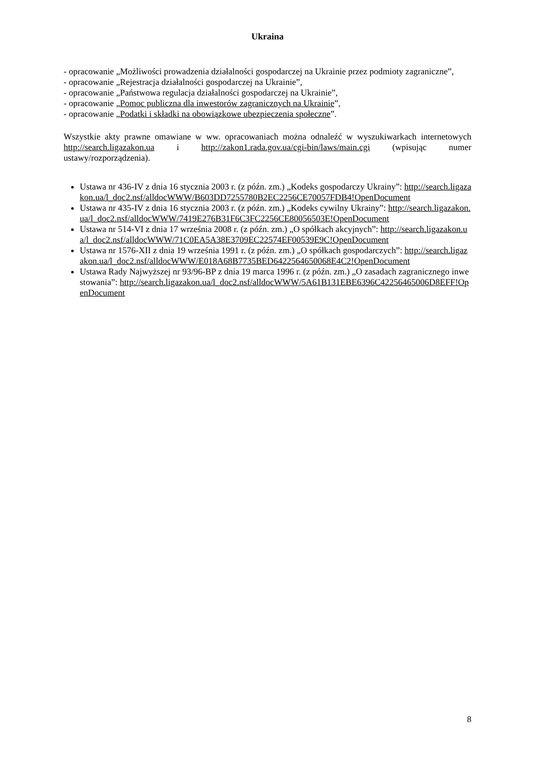Ukraina
- opracowanie „Możliwości prowadzenia działalności gospodarczej na Ukrainie przez podmioty zagraniczne”,
- opracowanie „Rejestracja działalności gospodarczej na Ukrainie”,
- opracowanie „Państwowa regulacja działalności gospodarczej na Ukrainie”,
- opracowanie „Pomoc publiczna dla inwestorów zagranicznych na Ukrainie”,
- opracowanie „Podatki i składki na obowiązkowe ubezpieczenia społeczne”.
Wszystkie akty prawne omawiane w ww. opracowaniach można odnaleźć w wyszukiwarkach internetowych http://search.ligazakon.ua i http://zakon1.rada.gov.ua/cgi-bin/laws/main.cgi (wpisując numer ustawy/rozporządzenia).
Ustawa nr 436-IV z dnia 16 stycznia 2003 r. (z późn. zm.) „Kodeks gospodarczy Ukrainy”: http://search.ligazakon.ua/l_doc2.nsf/alldocWWW/B603DD7255780B2EC2256CE70057FDB4!OpenDocument
Ustawa nr 435-IV z dnia 16 stycznia 2003 r. (z późn. zm.) „Kodeks cywilny Ukrainy”: http://search.ligazakon.ua/l_doc2.nsf/alldocWWW/7419E276B31F6C3FC2256CE80056503E!OpenDocument
Ustawa nr 514-VI z dnia 17 września 2008 r. (z późn. zm.) „O spółkach akcyjnych”: http://search.ligazakon.ua/l_doc2.nsf/alldocWWW/71C0EA5A38E3709EC22574EF00539E9C!OpenDocument
Ustawa nr 1576-XII z dnia 19 września 1991 r. (z późn. zm.) „O spółkach gospodarczych”: http://search.ligazakon.ua/l_doc2.nsf/alldocWWW/E018A68B7735BED6422564650068E4C2!OpenDocument
Ustawa Rady Najwyższej nr 93/96-BP z dnia 19 marca 1996 r. (z późn. zm.) „O zasadach zagranicznego inwestowania”: http://search.ligazakon.ua/l_doc2.nsf/alldocWWW/5A61B131EBE6396C42256465006D8EFF!OpenDocument
8